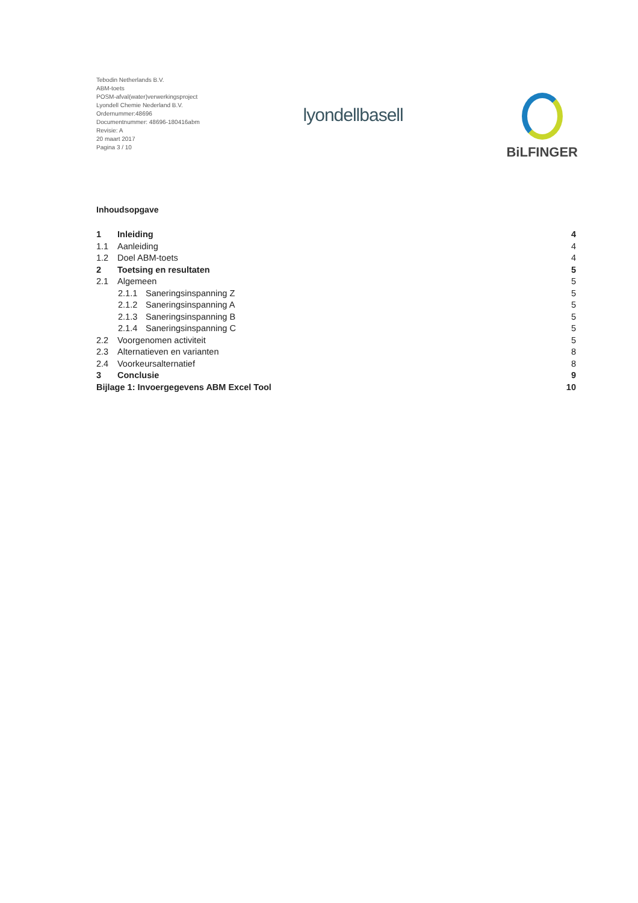Tebodin Netherlands B.V.
ABM-toets
POSM-afval(water)verwerkingsproject
Lyondell Chemie Nederland B.V.
Ordernummer:48696
Documentnummer: 48696-180416abm
Revisie: A
20 maart 2017
Pagina 3 / 10
lyondellbasell
BiLFINGER
Inhoudsopgave
1 Inleiding 4
1.1 Aanleiding 4
1.2 Doel ABM-toets 4
2 Toetsing en resultaten 5
2.1 Algemeen 5
2.1.1 Saneringsinspanning Z 5
2.1.2 Saneringsinspanning A 5
2.1.3 Saneringsinspanning B 5
2.1.4 Saneringsinspanning C 5
2.2 Voorgenomen activiteit 5
2.3 Alternatieven en varianten 8
2.4 Voorkeursalternatief 8
3 Conclusie 9
Bijlage 1: Invoergegevens ABM Excel Tool 10